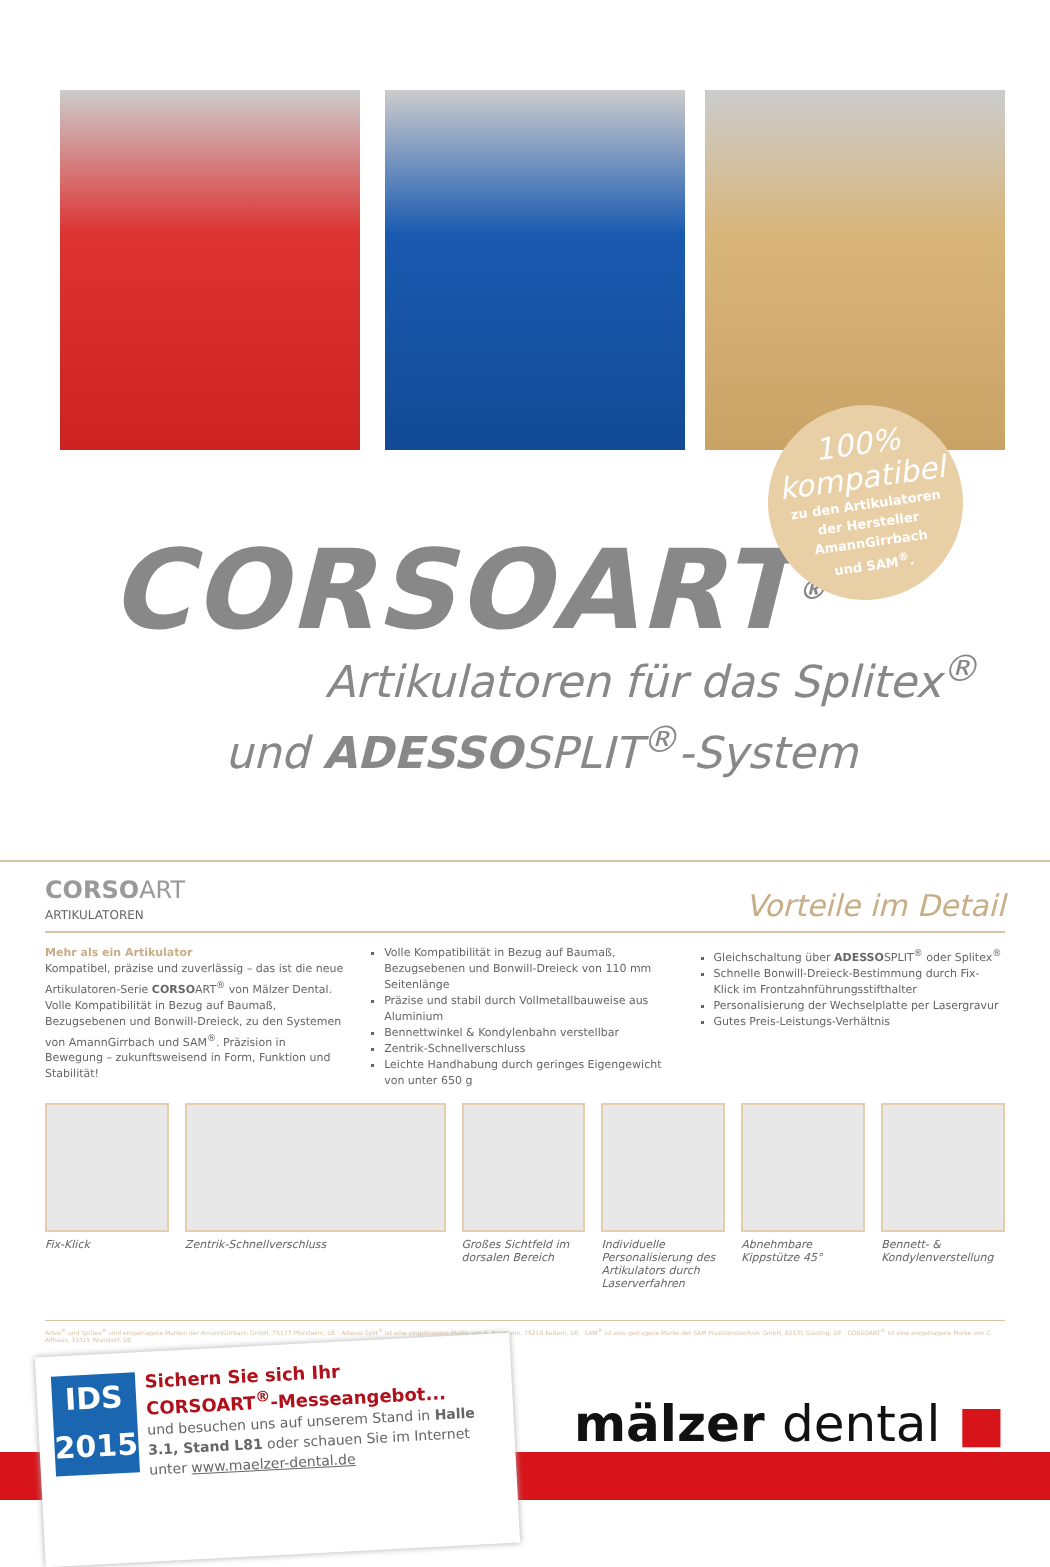100%
kompatibel
zu den Artikulatoren
der Hersteller
AmannGirrbach
und SAM<sup>®</sup>.
CORSOART<sup>®</sup>
Artikulatoren für das Splitex<sup>®</sup>
und ADESSOSPLIT<sup>®</sup>-System
CORSO ART
ARTIKULATOREN
Vorteile im Detail
Mehr als ein Artikulator
Kompatibel, präzise und zuverlässig – das ist die neue Artikulatoren-Serie CORSOART<sup>®</sup> von Mälzer Dental. Volle Kompatibilität in Bezug auf Baumaß, Bezugsebenen und Bonwill-Dreieck, zu den Systemen von AmannGirrbach und SAM<sup>®</sup>. Präzision in Bewegung – zukunftsweisend in Form, Funktion und Stabilität!
Volle Kompatibilität in Bezug auf Baumaß, Bezugsebenen und Bonwill-Dreieck von 110 mm Seitenlänge
Präzise und stabil durch Vollmetallbauweise aus Aluminium
Bennettwinkel & Kondylenbahn verstellbar
Zentrik-Schnellverschluss
Leichte Handhabung durch geringes Eigengewicht von unter 650 g
Gleichschaltung über ADESSOSPLIT<sup>®</sup> oder Splitex<sup>®</sup>
Schnelle Bonwill-Dreieck-Bestimmung durch Fix-Klick im Frontzahnführungsstifthalter
Personalisierung der Wechselplatte per Lasergravur
Gutes Preis-Leistungs-Verhältnis
Fix-Klick Zentrik-Schnellverschluss Großes Sichtfeld im dorsalen Bereich
Individuelle Personalisierung des Artikulators durch Laserverfahren
Abnehmbare Kippstütze 45°
Bennett- & Kondylenverstellung
Artex<sup>®</sup> und Splitex<sup>®</sup> sind eingetragene Marken der AmannGirrbach GmbH, 75177 Pforzheim, DE · Adesso Split<sup>®</sup> ist eine eingetragene Marke von K. Baumann, 75210 Keltern, DE · SAM<sup>®</sup> ist eine getragene Marke der SAM Prazisionstechnik GmbH, 82131 Gauting, DE · CORSOART<sup>®</sup> ist eine eingetragene Marke von C. Althaus, 31515 Wunstorf, DE
IDS
2015
Sichern Sie sich Ihr
CORSOART<sup>®</sup>-Messeangebot...
und besuchen uns auf unserem Stand in Halle 3.1, Stand L81 oder schauen Sie im Internet unter www.maelzer-dental.de
mälzer dental ■